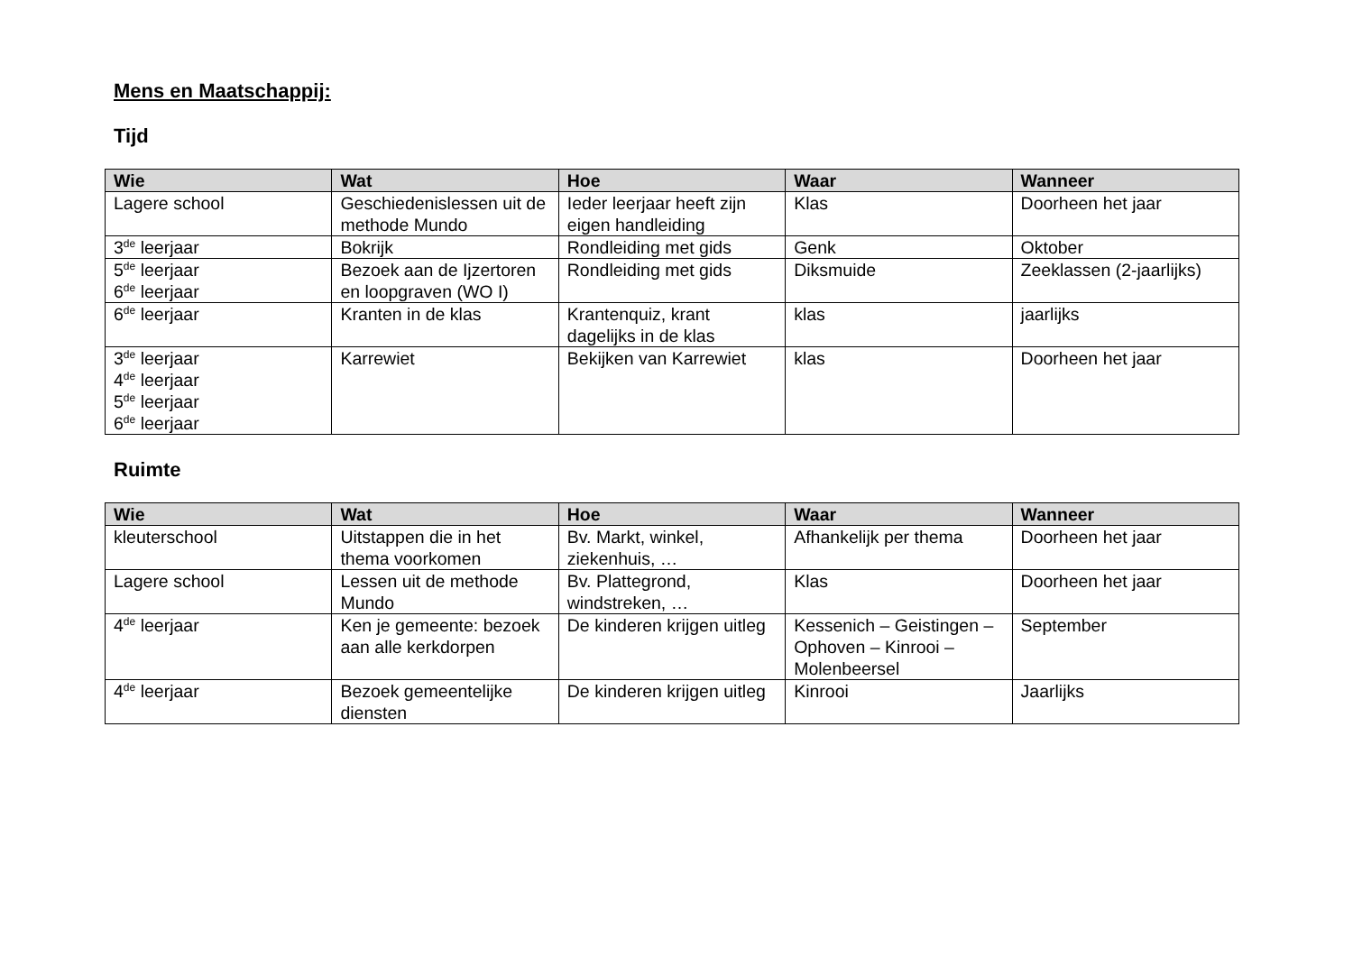Mens en Maatschappij:
Tijd
| Wie | Wat | Hoe | Waar | Wanneer |
| --- | --- | --- | --- | --- |
| Lagere school | Geschiedenislessen uit de methode Mundo | Ieder leerjaar heeft zijn eigen handleiding | Klas | Doorheen het jaar |
| 3<sup>de</sup> leerjaar | Bokrijk | Rondleiding met gids | Genk | Oktober |
| 5<sup>de</sup> leerjaar 6<sup>de</sup> leerjaar | Bezoek aan de Ijzertoren en loopgraven (WO I) | Rondleiding met gids | Diksmuide | Zeeklassen (2-jaarlijks) |
| 6<sup>de</sup> leerjaar | Kranten in de klas | Krantenquiz, krant dagelijks in de klas | klas | jaarlijks |
| 3<sup>de</sup> leerjaar 4<sup>de</sup> leerjaar 5<sup>de</sup> leerjaar 6<sup>de</sup> leerjaar | Karrewiet | Bekijken van Karrewiet | klas | Doorheen het jaar |
Ruimte
| Wie | Wat | Hoe | Waar | Wanneer |
| --- | --- | --- | --- | --- |
| kleuterschool | Uitstappen die in het thema voorkomen | Bv. Markt, winkel, ziekenhuis, … | Afhankelijk per thema | Doorheen het jaar |
| Lagere school | Lessen uit de methode Mundo | Bv. Plattegrond, windstreken, … | Klas | Doorheen het jaar |
| 4<sup>de</sup> leerjaar | Ken je gemeente: bezoek aan alle kerkdorpen | De kinderen krijgen uitleg | Kessenich – Geistingen – Ophoven – Kinrooi – Molenbeersel | September |
| 4<sup>de</sup> leerjaar | Bezoek gemeentelijke diensten | De kinderen krijgen uitleg | Kinrooi | Jaarlijks |